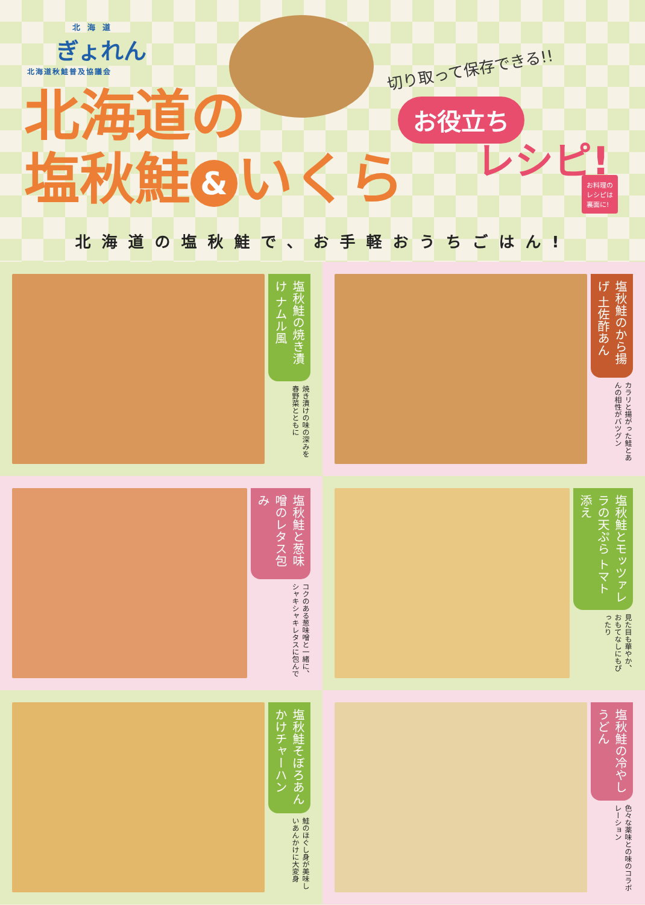北海道
ぎょれん
北海道秋鮭普及協議会
北海道の
塩秋鮭 & いくら
切り取って保存できる!!
お役立ち
レシピ!
お料理の
レシピは
裏面に!
北海道の塩秋鮭で、お手軽おうちごはん!
塩秋鮭の焼き漬け ナムル風
焼き漬けの味の深みを春野菜とともに
塩秋鮭のから揚げ 土佐酢あん
カラリと揚がった鮭とあんの相性がバツグン
塩秋鮭と葱味噌のレタス包み
コクのある葱味噌と一緒に、シャキシャキレタスに包んで
塩秋鮭とモッツァレラの天ぷら トマト添え
見た目も華やか、おもてなしにもぴったり
塩秋鮭そぼろあんかけチャーハン
鮭のほぐし身が美味しいあんかけに大変身
塩秋鮭の冷やしうどん
色々な薬味との味のコラボレーション